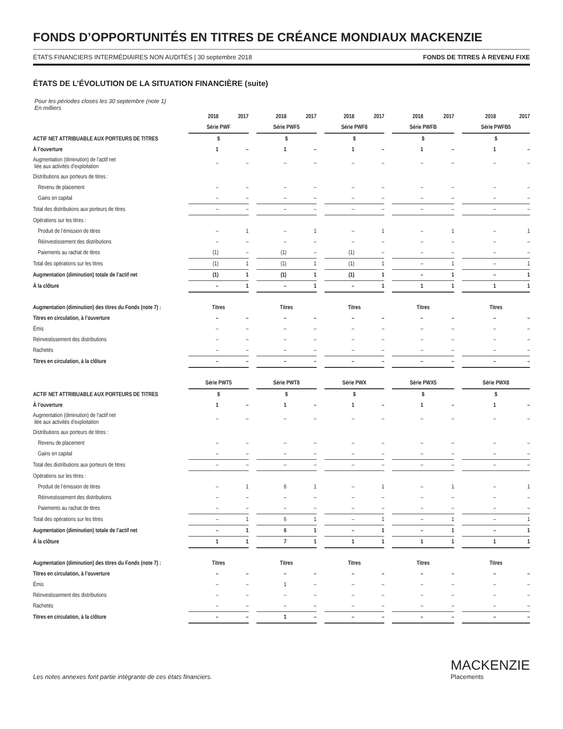FONDS D’OPPORTUNITÉS EN TITRES DE CRÉANCE MONDIAUX MACKENZIE
ÉTATS FINANCIERS INTERMÉDIAIRES NON AUDITÉS | 30 septembre 2018 FONDS DE TITRES À REVENU FIXE
ÉTATS DE L’ÉVOLUTION DE LA SITUATION FINANCIÈRE (suite)
Pour les périodes closes les 30 septembre (note 1)
En milliers
| | 2018 | 2017 | | 2018 | 2017 | | 2018 | 2017 | | 2018 | 2017 | | 2018 | 2017 |
| --- | --- | --- | --- | --- | --- | --- | --- | --- | --- | --- | --- | --- | --- | --- |
| | Série PWF | | | Série PWF5 | | | Série PWF8 | | | Série PWFB | | | Série PWFB5 | |
| ACTIF NET ATTRIBUABLE AUX PORTEURS DE TITRES | $ | | | $ | | | $ | | | $ | | | $ | |
| À l’ouverture | 1 | – | | 1 | – | | 1 | – | | 1 | – | | 1 | – |
| Augmentation (diminution) de l’actif net liée aux activités d’exploitation | – | – | | – | – | | – | – | | – | – | | – | – |
| Distributions aux porteurs de titres : | | | | | | | | | | | | | | |
| Revenu de placement | – | – | | – | – | | – | – | | – | – | | – | – |
| Gains en capital | – | – | | – | – | | – | – | | – | – | | – | – |
| Total des distributions aux porteurs de titres | – | – | | – | – | | – | – | | – | – | | – | – |
| Opérations sur les titres : | | | | | | | | | | | | | | |
| Produit de l’émission de titres | – | 1 | | – | 1 | | – | 1 | | – | 1 | | – | 1 |
| Réinvestissement des distributions | – | – | | – | – | | – | – | | – | – | | – | – |
| Paiements au rachat de titres | (1) | – | | (1) | – | | (1) | – | | – | – | | – | – |
| Total des opérations sur les titres | (1) | 1 | | (1) | 1 | | (1) | 1 | | – | 1 | | – | 1 |
| Augmentation (diminution) totale de l’actif net | (1) | 1 | | (1) | 1 | | (1) | 1 | | – | 1 | | – | 1 |
| À la clôture | – | 1 | | – | 1 | | – | 1 | | 1 | 1 | | 1 | 1 |
| Augmentation (diminution) des titres du Fonds (note 7) : | Titres | | | Titres | | | Titres | | | Titres | | | Titres | |
| Titres en circulation, à l’ouverture | – | – | | – | – | | – | – | | – | – | | – | – |
| Émis | – | – | | – | – | | – | – | | – | – | | – | – |
| Réinvestissement des distributions | – | – | | – | – | | – | – | | – | – | | – | – |
| Rachetés | – | – | | – | – | | – | – | | – | – | | – | – |
| Titres en circulation, à la clôture | – | – | | – | – | | – | – | | – | – | | – | – |
| | Série PWT5 | | | Série PWT8 | | | Série PWX | | | Série PWX5 | | | Série PWX8 | |
| ACTIF NET ATTRIBUABLE AUX PORTEURS DE TITRES | $ | | | $ | | | $ | | | $ | | | $ | |
| À l’ouverture | 1 | – | | 1 | – | | 1 | – | | 1 | – | | 1 | – |
| Augmentation (diminution) de l’actif net liée aux activités d’exploitation | – | – | | – | – | | – | – | | – | – | | – | – |
| Distributions aux porteurs de titres : | | | | | | | | | | | | | | |
| Revenu de placement | – | – | | – | – | | – | – | | – | – | | – | – |
| Gains en capital | – | – | | – | – | | – | – | | – | – | | – | – |
| Total des distributions aux porteurs de titres | – | – | | – | – | | – | – | | – | – | | – | – |
| Opérations sur les titres : | | | | | | | | | | | | | | |
| Produit de l’émission de titres | – | 1 | | 6 | 1 | | – | 1 | | – | 1 | | – | 1 |
| Réinvestissement des distributions | – | – | | – | – | | – | – | | – | – | | – | – |
| Paiements au rachat de titres | – | – | | – | – | | – | – | | – | – | | – | – |
| Total des opérations sur les titres | – | 1 | | 6 | 1 | | – | 1 | | – | 1 | | – | 1 |
| Augmentation (diminution) totale de l’actif net | – | 1 | | 6 | 1 | | – | 1 | | – | 1 | | – | 1 |
| À la clôture | 1 | 1 | | 7 | 1 | | 1 | 1 | | 1 | 1 | | 1 | 1 |
| Augmentation (diminution) des titres du Fonds (note 7) : | Titres | | | Titres | | | Titres | | | Titres | | | Titres | |
| Titres en circulation, à l’ouverture | – | – | | – | – | | – | – | | – | – | | – | – |
| Émis | – | – | | 1 | – | | – | – | | – | – | | – | – |
| Réinvestissement des distributions | – | – | | – | – | | – | – | | – | – | | – | – |
| Rachetés | – | – | | – | – | | – | – | | – | – | | – | – |
| Titres en circulation, à la clôture | – | – | | 1 | – | | – | – | | – | – | | – | – |
Les notes annexes font partie intégrante de ces états financiers.
MACKENZIE
Placements